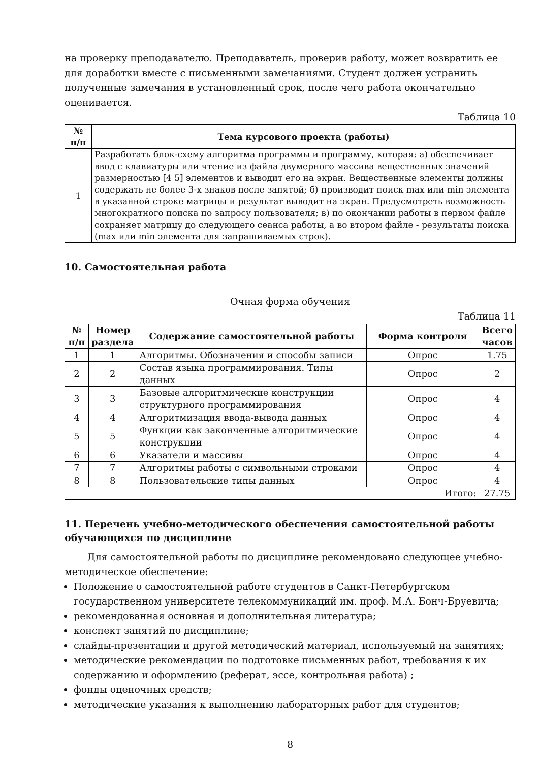на проверку преподавателю. Преподаватель, проверив работу, может возвратить ее для доработки вместе с письменными замечаниями. Студент должен устранить полученные замечания в установленный срок, после чего работа окончательно оценивается.
Таблица 10
| № п/п | Тема курсового проекта (работы) |
| --- | --- |
| 1 | Разработать блок-схему алгоритма программы и программу, которая: а) обеспечивает ввод с клавиатуры или чтение из файла двумерного массива вещественных значений размерностью [4 5] элементов и выводит его на экран. Вещественные элементы должны содержать не более 3-х знаков после запятой; б) производит поиск max или min элемента в указанной строке матрицы и результат выводит на экран. Предусмотреть возможность многократного поиска по запросу пользователя; в) по окончании работы в первом файле сохраняет матрицу до следующего сеанса работы, а во втором файле - результаты поиска (max или min элемента для запрашиваемых строк). |
10. Самостоятельная работа
Очная форма обучения
Таблица 11
| № п/п | Номер раздела | Содержание самостоятельной работы | Форма контроля | Всего часов |
| --- | --- | --- | --- | --- |
| 1 | 1 | Алгоритмы. Обозначения и способы записи | Опрос | 1.75 |
| 2 | 2 | Состав языка программирования. Типы данных | Опрос | 2 |
| 3 | 3 | Базовые алгоритмические конструкции структурного программирования | Опрос | 4 |
| 4 | 4 | Алгоритмизация ввода-вывода данных | Опрос | 4 |
| 5 | 5 | Функции как законченные алгоритмические конструкции | Опрос | 4 |
| 6 | 6 | Указатели и массивы | Опрос | 4 |
| 7 | 7 | Алгоритмы работы с символьными строками | Опрос | 4 |
| 8 | 8 | Пользовательские типы данных | Опрос | 4 |
| Итого: | | | | 27.75 |
11. Перечень учебно-методического обеспечения самостоятельной работы обучающихся по дисциплине
Для самостоятельной работы по дисциплине рекомендовано следующее учебно-методическое обеспечение:
Положение о самостоятельной работе студентов в Санкт-Петербургском государственном университете телекоммуникаций им. проф. М.А. Бонч-Бруевича;
рекомендованная основная и дополнительная литература;
конспект занятий по дисциплине;
слайды-презентации и другой методический материал, используемый на занятиях;
методические рекомендации по подготовке письменных работ, требования к их содержанию и оформлению (реферат, эссе, контрольная работа) ;
фонды оценочных средств;
методические указания к выполнению лабораторных работ для студентов;
8